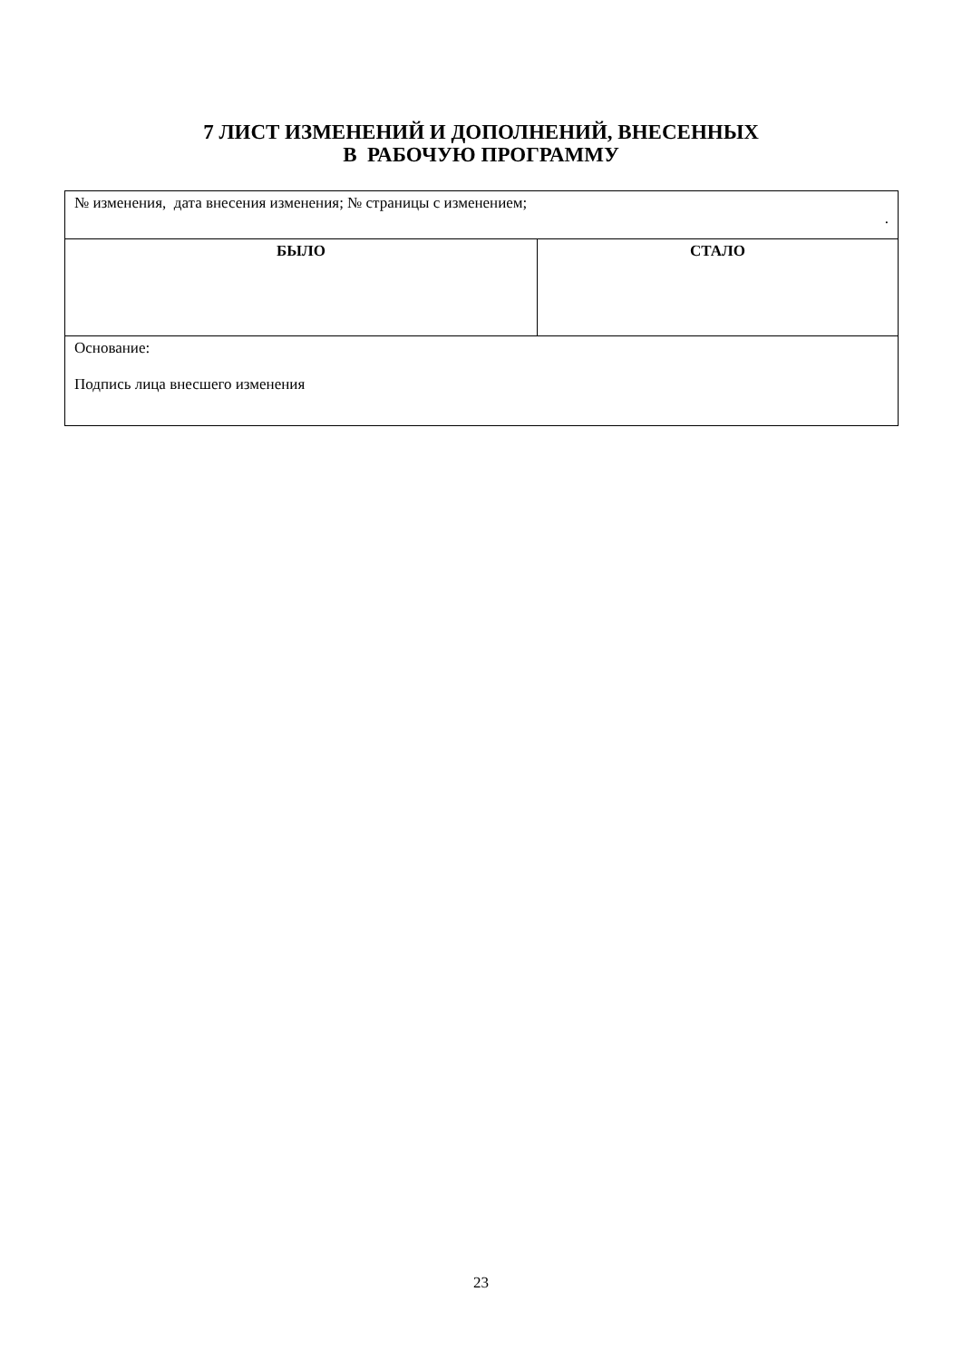7 ЛИСТ ИЗМЕНЕНИЙ И ДОПОЛНЕНИЙ, ВНЕСЕННЫХ
В РАБОЧУЮ ПРОГРАММУ
| № изменения, дата внесения изменения; № страницы с изменением; . | |
| БЫЛО | СТАЛО |
| Основание: Подпись лица внесшего изменения | |
23